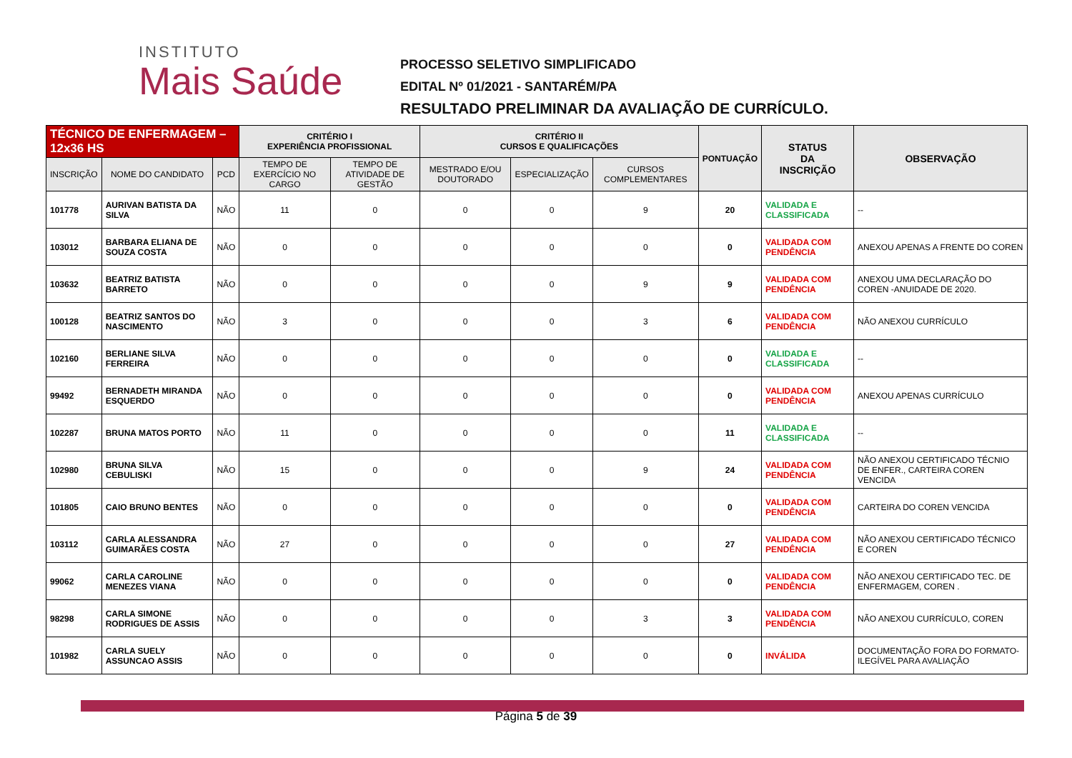INSTITUTO
Mais Saúde
PROCESSO SELETIVO SIMPLIFICADO
EDITAL Nº 01/2021 - SANTARÉM/PA
RESULTADO PRELIMINAR DA AVALIAÇÃO DE CURRÍCULO.
| TÉCNICO DE ENFERMAGEM – 12x36 HS | | | CRITÉRIO I EXPERIÊNCIA PROFISSIONAL | | CRITÉRIO II CURSOS E QUALIFICAÇÕES | | | PONTUAÇÃO | STATUS DA INSCRIÇÃO | OBSERVAÇÃO |
| --- | --- | --- | --- | --- | --- | --- | --- | --- | --- | --- |
| INSCRIÇÃO | NOME DO CANDIDATO | PCD | TEMPO DE EXERCÍCIO NO CARGO | TEMPO DE ATIVIDADE DE GESTÃO | MESTRADO E/OU DOUTORADO | ESPECIALIZAÇÃO | CURSOS COMPLEMENTARES | | | |
| 101778 | AURIVAN BATISTA DA SILVA | NÃO | 11 | 0 | 0 | 0 | 9 | 20 | VALIDADA E CLASSIFICADA | -- |
| 103012 | BARBARA ELIANA DE SOUZA COSTA | NÃO | 0 | 0 | 0 | 0 | 0 | 0 | VALIDADA COM PENDÊNCIA | ANEXOU APENAS A FRENTE DO COREN |
| 103632 | BEATRIZ BATISTA BARRETO | NÃO | 0 | 0 | 0 | 0 | 9 | 9 | VALIDADA COM PENDÊNCIA | ANEXOU UMA DECLARAÇÃO DO COREN -ANUIDADE DE 2020. |
| 100128 | BEATRIZ SANTOS DO NASCIMENTO | NÃO | 3 | 0 | 0 | 0 | 3 | 6 | VALIDADA COM PENDÊNCIA | NÃO ANEXOU CURRÍCULO |
| 102160 | BERLIANE SILVA FERREIRA | NÃO | 0 | 0 | 0 | 0 | 0 | 0 | VALIDADA E CLASSIFICADA | -- |
| 99492 | BERNADETH MIRANDA ESQUERDO | NÃO | 0 | 0 | 0 | 0 | 0 | 0 | VALIDADA COM PENDÊNCIA | ANEXOU APENAS CURRÍCULO |
| 102287 | BRUNA MATOS PORTO | NÃO | 11 | 0 | 0 | 0 | 0 | 11 | VALIDADA E CLASSIFICADA | -- |
| 102980 | BRUNA SILVA CEBULISKI | NÃO | 15 | 0 | 0 | 0 | 9 | 24 | VALIDADA COM PENDÊNCIA | NÃO ANEXOU CERTIFICADO TÉCNIO DE ENFER., CARTEIRA COREN VENCIDA |
| 101805 | CAIO BRUNO BENTES | NÃO | 0 | 0 | 0 | 0 | 0 | 0 | VALIDADA COM PENDÊNCIA | CARTEIRA DO COREN VENCIDA |
| 103112 | CARLA ALESSANDRA GUIMARÃES COSTA | NÃO | 27 | 0 | 0 | 0 | 0 | 27 | VALIDADA COM PENDÊNCIA | NÃO ANEXOU CERTIFICADO TÉCNICO E COREN |
| 99062 | CARLA CAROLINE MENEZES VIANA | NÃO | 0 | 0 | 0 | 0 | 0 | 0 | VALIDADA COM PENDÊNCIA | NÃO ANEXOU CERTIFICADO TEC. DE ENFERMAGEM, COREN . |
| 98298 | CARLA SIMONE RODRIGUES DE ASSIS | NÃO | 0 | 0 | 0 | 0 | 3 | 3 | VALIDADA COM PENDÊNCIA | NÃO ANEXOU CURRÍCULO, COREN |
| 101982 | CARLA SUELY ASSUNCAO ASSIS | NÃO | 0 | 0 | 0 | 0 | 0 | 0 | INVÁLIDA | DOCUMENTAÇÃO FORA DO FORMATO- ILEGÍVEL PARA AVALIAÇÃO |
Página 5 de 39